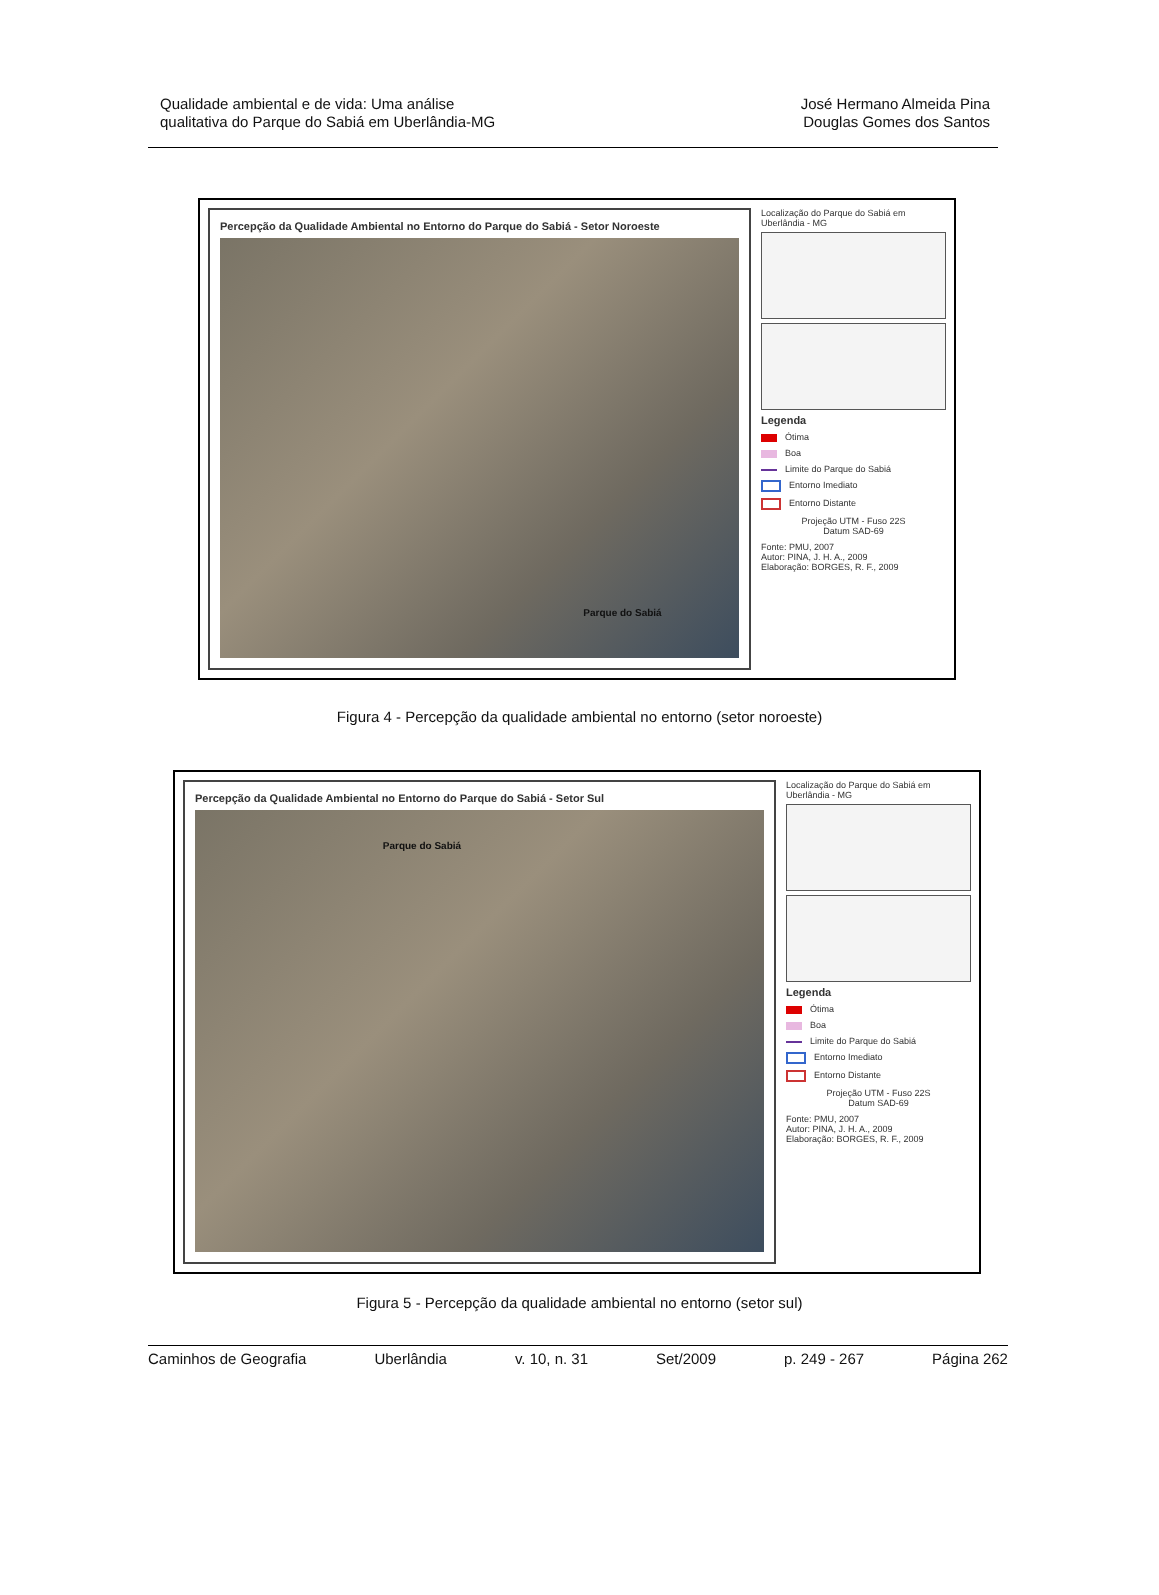Qualidade ambiental e de vida: Uma análise
qualitativa do Parque do Sabiá em Uberlândia-MG
José Hermano Almeida Pina
Douglas Gomes dos Santos
Percepção da Qualidade Ambiental no Entorno do Parque do Sabiá - Setor Noroeste
Parque do Sabiá
Localização do Parque do Sabiá em Uberlândia - MG
Legenda
Ótima
Boa
Limite do Parque do Sabiá
Entorno Imediato
Entorno Distante
Projeção UTM - Fuso 22S
Datum SAD-69
Fonte: PMU, 2007
Autor: PINA, J. H. A., 2009
Elaboração: BORGES, R. F., 2009
Figura 4 - Percepção da qualidade ambiental no entorno (setor noroeste)
Percepção da Qualidade Ambiental no Entorno do Parque do Sabiá - Setor Sul
Parque do Sabiá
Localização do Parque do Sabiá em Uberlândia - MG
Legenda
Ótima
Boa
Limite do Parque do Sabiá
Entorno Imediato
Entorno Distante
Projeção UTM - Fuso 22S
Datum SAD-69
Fonte: PMU, 2007
Autor: PINA, J. H. A., 2009
Elaboração: BORGES, R. F., 2009
Figura 5 - Percepção da qualidade ambiental no entorno (setor sul)
Caminhos de Geografia Uberlândia v. 10, n. 31 Set/2009 p. 249 - 267 Página 262